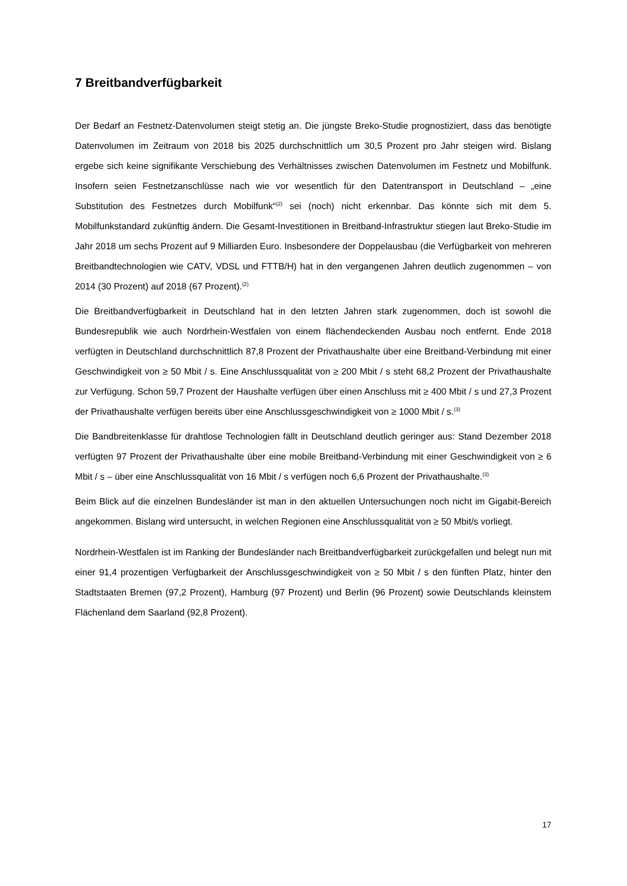7 Breitbandverfügbarkeit
Der Bedarf an Festnetz-Datenvolumen steigt stetig an. Die jüngste Breko-Studie prognostiziert, dass das benötigte Datenvolumen im Zeitraum von 2018 bis 2025 durchschnittlich um 30,5 Prozent pro Jahr steigen wird. Bislang ergebe sich keine signifikante Verschiebung des Verhältnisses zwischen Datenvolumen im Festnetz und Mobilfunk. Insofern seien Festnetzanschlüsse nach wie vor wesentlich für den Datentransport in Deutschland – „eine Substitution des Festnetzes durch Mobilfunk“<sup>(2)</sup> sei (noch) nicht erkennbar. Das könnte sich mit dem 5. Mobilfunkstandard zukünftig ändern. Die Gesamt-Investitionen in Breitband-Infrastruktur stiegen laut Breko-Studie im Jahr 2018 um sechs Prozent auf 9 Milliarden Euro. Insbesondere der Doppelausbau (die Verfügbarkeit von mehreren Breitbandtechnologien wie CATV, VDSL und FTTB/H) hat in den vergangenen Jahren deutlich zugenommen – von 2014 (30 Prozent) auf 2018 (67 Prozent).<sup>(2)</sup>
Die Breitbandverfügbarkeit in Deutschland hat in den letzten Jahren stark zugenommen, doch ist sowohl die Bundesrepublik wie auch Nordrhein-Westfalen von einem flächendeckenden Ausbau noch entfernt. Ende 2018 verfügten in Deutschland durchschnittlich 87,8 Prozent der Privathaushalte über eine Breitband-Verbindung mit einer Geschwindigkeit von ≥ 50 Mbit / s. Eine Anschlussqualität von ≥ 200 Mbit / s steht 68,2 Prozent der Privathaushalte zur Verfügung. Schon 59,7 Prozent der Haushalte verfügen über einen Anschluss mit ≥ 400 Mbit / s und 27,3 Prozent der Privathaushalte verfügen bereits über eine Anschlussgeschwindigkeit von ≥ 1000 Mbit / s.<sup>(3)</sup>
Die Bandbreitenklasse für drahtlose Technologien fällt in Deutschland deutlich geringer aus: Stand Dezember 2018 verfügten 97 Prozent der Privathaushalte über eine mobile Breitband-Verbindung mit einer Geschwindigkeit von ≥ 6 Mbit / s – über eine Anschlussqualität von 16 Mbit / s verfügen noch 6,6 Prozent der Privathaushalte.<sup>(3)</sup>
Beim Blick auf die einzelnen Bundesländer ist man in den aktuellen Untersuchungen noch nicht im Gigabit-Bereich angekommen. Bislang wird untersucht, in welchen Regionen eine Anschlussqualität von ≥ 50 Mbit/s vorliegt.
Nordrhein-Westfalen ist im Ranking der Bundesländer nach Breitbandverfügbarkeit zurückgefallen und belegt nun mit einer 91,4 prozentigen Verfügbarkeit der Anschlussgeschwindigkeit von ≥ 50 Mbit / s den fünften Platz, hinter den Stadtstaaten Bremen (97,2 Prozent), Hamburg (97 Prozent) und Berlin (96 Prozent) sowie Deutschlands kleinstem Flächenland dem Saarland (92,8 Prozent).
17